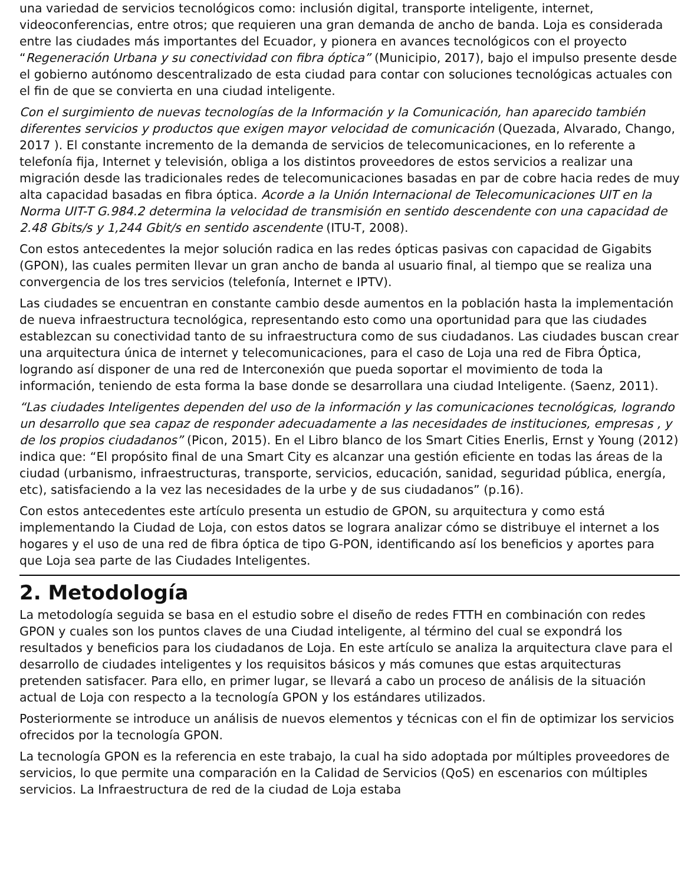una variedad de servicios tecnológicos como: inclusión digital, transporte inteligente, internet, videoconferencias, entre otros; que requieren una gran demanda de ancho de banda. Loja es considerada entre las ciudades más importantes del Ecuador, y pionera en avances tecnológicos con el proyecto “Regeneración Urbana y su conectividad con fibra óptica” (Municipio, 2017), bajo el impulso presente desde el gobierno autónomo descentralizado de esta ciudad para contar con soluciones tecnológicas actuales con el fin de que se convierta en una ciudad inteligente.
Con el surgimiento de nuevas tecnologías de la Información y la Comunicación, han aparecido también diferentes servicios y productos que exigen mayor velocidad de comunicación (Quezada, Alvarado, Chango, 2017 ). El constante incremento de la demanda de servicios de telecomunicaciones, en lo referente a telefonía fija, Internet y televisión, obliga a los distintos proveedores de estos servicios a realizar una migración desde las tradicionales redes de telecomunicaciones basadas en par de cobre hacia redes de muy alta capacidad basadas en fibra óptica. Acorde a la Unión Internacional de Telecomunicaciones UIT en la Norma UIT-T G.984.2 determina la velocidad de transmisión en sentido descendente con una capacidad de 2.48 Gbits/s y 1,244 Gbit/s en sentido ascendente (ITU-T, 2008).
Con estos antecedentes la mejor solución radica en las redes ópticas pasivas con capacidad de Gigabits (GPON), las cuales permiten llevar un gran ancho de banda al usuario final, al tiempo que se realiza una convergencia de los tres servicios (telefonía, Internet e IPTV).
Las ciudades se encuentran en constante cambio desde aumentos en la población hasta la implementación de nueva infraestructura tecnológica, representando esto como una oportunidad para que las ciudades establezcan su conectividad tanto de su infraestructura como de sus ciudadanos. Las ciudades buscan crear una arquitectura única de internet y telecomunicaciones, para el caso de Loja una red de Fibra Óptica, logrando así disponer de una red de Interconexión que pueda soportar el movimiento de toda la información, teniendo de esta forma la base donde se desarrollara una ciudad Inteligente. (Saenz, 2011).
“Las ciudades Inteligentes dependen del uso de la información y las comunicaciones tecnológicas, logrando un desarrollo que sea capaz de responder adecuadamente a las necesidades de instituciones, empresas , y de los propios ciudadanos” (Picon, 2015). En el Libro blanco de los Smart Cities Enerlis, Ernst y Young (2012) indica que: “El propósito final de una Smart City es alcanzar una gestión eficiente en todas las áreas de la ciudad (urbanismo, infraestructuras, transporte, servicios, educación, sanidad, seguridad pública, energía, etc), satisfaciendo a la vez las necesidades de la urbe y de sus ciudadanos” (p.16).
Con estos antecedentes este artículo presenta un estudio de GPON, su arquitectura y como está implementando la Ciudad de Loja, con estos datos se lograra analizar cómo se distribuye el internet a los hogares y el uso de una red de fibra óptica de tipo G-PON, identificando así los beneficios y aportes para que Loja sea parte de las Ciudades Inteligentes.
2. Metodología
La metodología seguida se basa en el estudio sobre el diseño de redes FTTH en combinación con redes GPON y cuales son los puntos claves de una Ciudad inteligente, al término del cual se expondrá los resultados y beneficios para los ciudadanos de Loja. En este artículo se analiza la arquitectura clave para el desarrollo de ciudades inteligentes y los requisitos básicos y más comunes que estas arquitecturas pretenden satisfacer. Para ello, en primer lugar, se llevará a cabo un proceso de análisis de la situación actual de Loja con respecto a la tecnología GPON y los estándares utilizados.
Posteriormente se introduce un análisis de nuevos elementos y técnicas con el fin de optimizar los servicios ofrecidos por la tecnología GPON.
La tecnología GPON es la referencia en este trabajo, la cual ha sido adoptada por múltiples proveedores de servicios, lo que permite una comparación en la Calidad de Servicios (QoS) en escenarios con múltiples servicios. La Infraestructura de red de la ciudad de Loja estaba